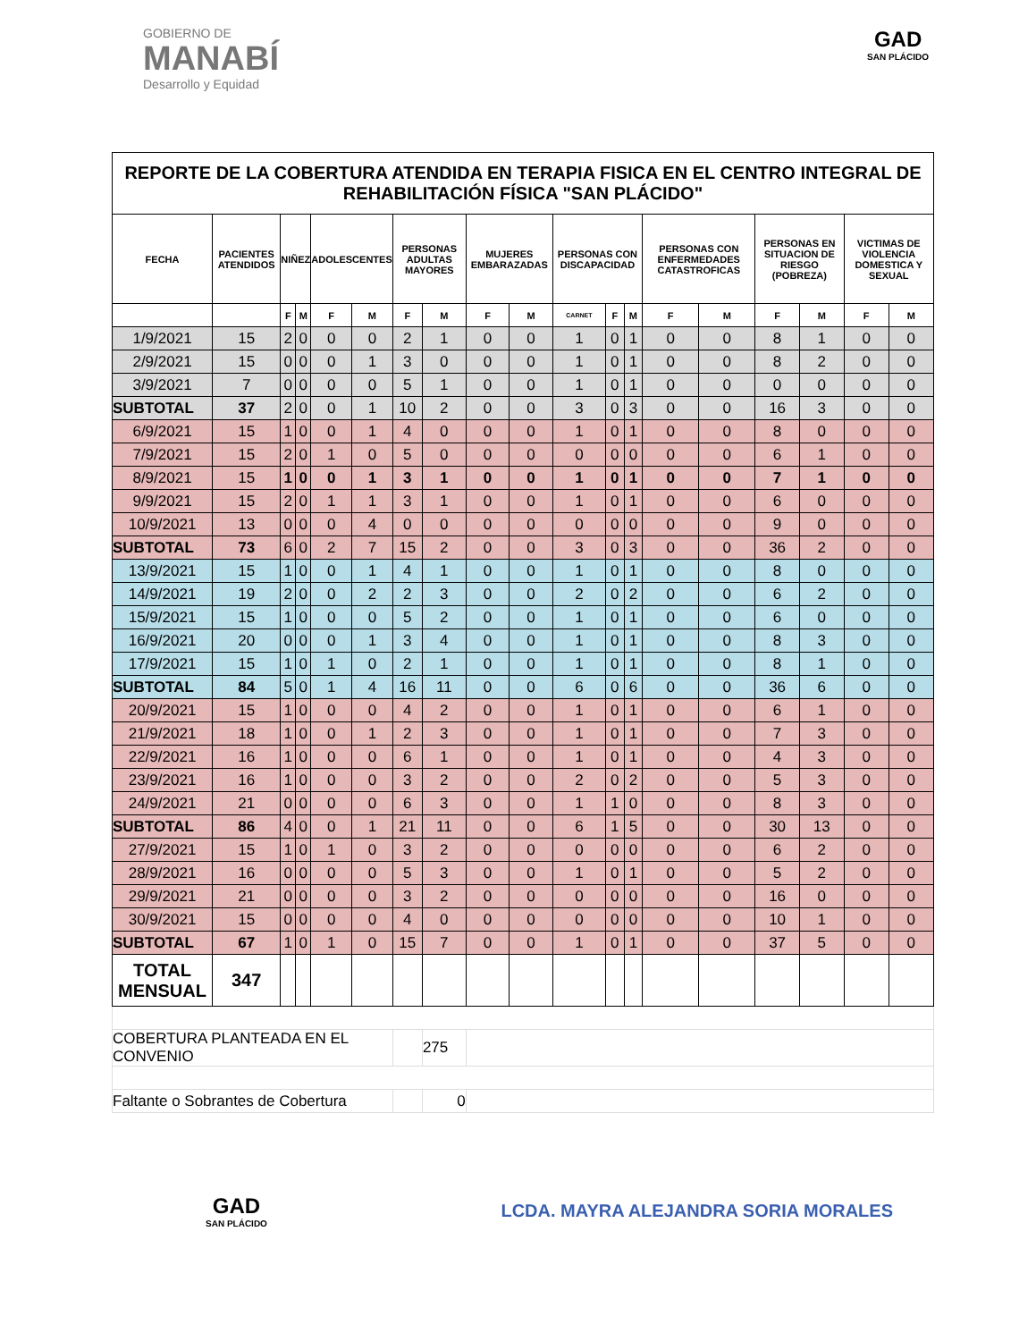GOBIERNO DE
MANABÍ
Desarrollo y Equidad
GAD
SAN PLÁCIDO
| REPORTE DE LA COBERTURA ATENDIDA EN TERAPIA FISICA EN EL CENTRO INTEGRAL DE REHABILITACIÓN FÍSICA "SAN PLÁCIDO" | | | | | | | | | | | | | | | | | | |
| FECHA | PACIENTES ATENDIDOS | NIÑEZ | | ADOLESCENTES | | PERSONAS ADULTAS MAYORES | | MUJERES EMBARAZADAS | | PERSONAS CON DISCAPACIDAD | | | PERSONAS CON ENFERMEDADES CATASTROFICAS | | PERSONAS EN SITUACION DE RIESGO (POBREZA) | | VICTIMAS DE VIOLENCIA DOMESTICA Y SEXUAL | |
| | | F | M | F | M | F | M | F | M | CARNET | F | M | F | M | F | M | F | M |
| 1/9/2021 | 15 | 2 | 0 | 0 | 0 | 2 | 1 | 0 | 0 | 1 | 0 | 1 | 0 | 0 | 8 | 1 | 0 | 0 |
| 2/9/2021 | 15 | 0 | 0 | 0 | 1 | 3 | 0 | 0 | 0 | 1 | 0 | 1 | 0 | 0 | 8 | 2 | 0 | 0 |
| 3/9/2021 | 7 | 0 | 0 | 0 | 0 | 5 | 1 | 0 | 0 | 1 | 0 | 1 | 0 | 0 | 0 | 0 | 0 | 0 |
| SUBTOTAL | 37 | 2 | 0 | 0 | 1 | 10 | 2 | 0 | 0 | 3 | 0 | 3 | 0 | 0 | 16 | 3 | 0 | 0 |
| 6/9/2021 | 15 | 1 | 0 | 0 | 1 | 4 | 0 | 0 | 0 | 1 | 0 | 1 | 0 | 0 | 8 | 0 | 0 | 0 |
| 7/9/2021 | 15 | 2 | 0 | 1 | 0 | 5 | 0 | 0 | 0 | 0 | 0 | 0 | 0 | 0 | 6 | 1 | 0 | 0 |
| 8/9/2021 | 15 | 1 | 0 | 0 | 1 | 3 | 1 | 0 | 0 | 1 | 0 | 1 | 0 | 0 | 7 | 1 | 0 | 0 |
| 9/9/2021 | 15 | 2 | 0 | 1 | 1 | 3 | 1 | 0 | 0 | 1 | 0 | 1 | 0 | 0 | 6 | 0 | 0 | 0 |
| 10/9/2021 | 13 | 0 | 0 | 0 | 4 | 0 | 0 | 0 | 0 | 0 | 0 | 0 | 0 | 0 | 9 | 0 | 0 | 0 |
| SUBTOTAL | 73 | 6 | 0 | 2 | 7 | 15 | 2 | 0 | 0 | 3 | 0 | 3 | 0 | 0 | 36 | 2 | 0 | 0 |
| 13/9/2021 | 15 | 1 | 0 | 0 | 1 | 4 | 1 | 0 | 0 | 1 | 0 | 1 | 0 | 0 | 8 | 0 | 0 | 0 |
| 14/9/2021 | 19 | 2 | 0 | 0 | 2 | 2 | 3 | 0 | 0 | 2 | 0 | 2 | 0 | 0 | 6 | 2 | 0 | 0 |
| 15/9/2021 | 15 | 1 | 0 | 0 | 0 | 5 | 2 | 0 | 0 | 1 | 0 | 1 | 0 | 0 | 6 | 0 | 0 | 0 |
| 16/9/2021 | 20 | 0 | 0 | 0 | 1 | 3 | 4 | 0 | 0 | 1 | 0 | 1 | 0 | 0 | 8 | 3 | 0 | 0 |
| 17/9/2021 | 15 | 1 | 0 | 1 | 0 | 2 | 1 | 0 | 0 | 1 | 0 | 1 | 0 | 0 | 8 | 1 | 0 | 0 |
| SUBTOTAL | 84 | 5 | 0 | 1 | 4 | 16 | 11 | 0 | 0 | 6 | 0 | 6 | 0 | 0 | 36 | 6 | 0 | 0 |
| 20/9/2021 | 15 | 1 | 0 | 0 | 0 | 4 | 2 | 0 | 0 | 1 | 0 | 1 | 0 | 0 | 6 | 1 | 0 | 0 |
| 21/9/2021 | 18 | 1 | 0 | 0 | 1 | 2 | 3 | 0 | 0 | 1 | 0 | 1 | 0 | 0 | 7 | 3 | 0 | 0 |
| 22/9/2021 | 16 | 1 | 0 | 0 | 0 | 6 | 1 | 0 | 0 | 1 | 0 | 1 | 0 | 0 | 4 | 3 | 0 | 0 |
| 23/9/2021 | 16 | 1 | 0 | 0 | 0 | 3 | 2 | 0 | 0 | 2 | 0 | 2 | 0 | 0 | 5 | 3 | 0 | 0 |
| 24/9/2021 | 21 | 0 | 0 | 0 | 0 | 6 | 3 | 0 | 0 | 1 | 1 | 0 | 0 | 0 | 8 | 3 | 0 | 0 |
| SUBTOTAL | 86 | 4 | 0 | 0 | 1 | 21 | 11 | 0 | 0 | 6 | 1 | 5 | 0 | 0 | 30 | 13 | 0 | 0 |
| 27/9/2021 | 15 | 1 | 0 | 1 | 0 | 3 | 2 | 0 | 0 | 0 | 0 | 0 | 0 | 0 | 6 | 2 | 0 | 0 |
| 28/9/2021 | 16 | 0 | 0 | 0 | 0 | 5 | 3 | 0 | 0 | 1 | 0 | 1 | 0 | 0 | 5 | 2 | 0 | 0 |
| 29/9/2021 | 21 | 0 | 0 | 0 | 0 | 3 | 2 | 0 | 0 | 0 | 0 | 0 | 0 | 0 | 16 | 0 | 0 | 0 |
| 30/9/2021 | 15 | 0 | 0 | 0 | 0 | 4 | 0 | 0 | 0 | 0 | 0 | 0 | 0 | 0 | 10 | 1 | 0 | 0 |
| SUBTOTAL | 67 | 1 | 0 | 1 | 0 | 15 | 7 | 0 | 0 | 1 | 0 | 1 | 0 | 0 | 37 | 5 | 0 | 0 |
| TOTAL MENSUAL | 347 | | | | | | | | | | | | | | | | | |
| COBERTURA PLANTEADA EN EL CONVENIO | | | | | | | 275 | | | | | | | | | | | |
| Faltante o Sobrantes de Cobertura | | | | | | | 0 | | | | | | | | | | | |
GAD
SAN PLÁCIDO
LCDA. MAYRA ALEJANDRA SORIA MORALES